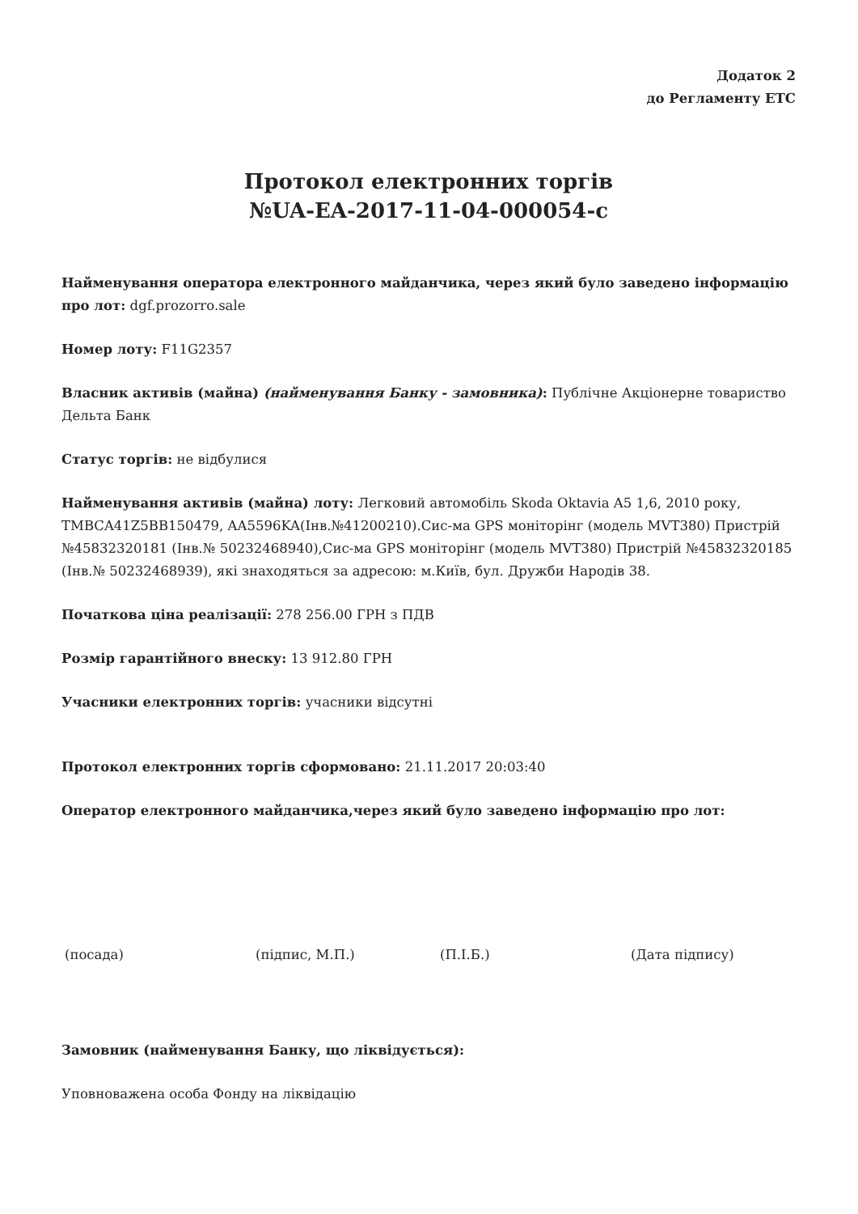Додаток 2
до Регламенту ЕТС
Протокол електронних торгів
№UA-EA-2017-11-04-000054-c
Найменування оператора електронного майданчика, через який було заведено інформацію про лот: dgf.prozorro.sale
Номер лоту: F11G2357
Власник активів (майна) (найменування Банку - замовника): Публічне Акціонерне товариство Дельта Банк
Статус торгів: не відбулися
Найменування активів (майна) лоту: Легковий автомобіль Skoda Oktavia A5 1,6, 2010 року, TMBCA41Z5BB150479, AA5596KA(Інв.№41200210).Сис-ма GPS моніторінг (модель MVT380) Пристрій №45832320181 (Інв.№ 50232468940),Сис-ма GPS моніторінг (модель MVT380) Пристрій №45832320185 (Інв.№ 50232468939), які знаходяться за адресою: м.Київ, бул. Дружби Народів 38.
Початкова ціна реалізації: 278 256.00 ГРН з ПДВ
Розмір гарантійного внеску: 13 912.80 ГРН
Учасники електронних торгів: учасники відсутні
Протокол електронних торгів сформовано: 21.11.2017 20:03:40
Оператор електронного майданчика,через який було заведено інформацію про лот:
(посада) (підпис, М.П.) (П.І.Б.) (Дата підпису)
Замовник (найменування Банку, що ліквідується):
Уповноважена особа Фонду на ліквідацію